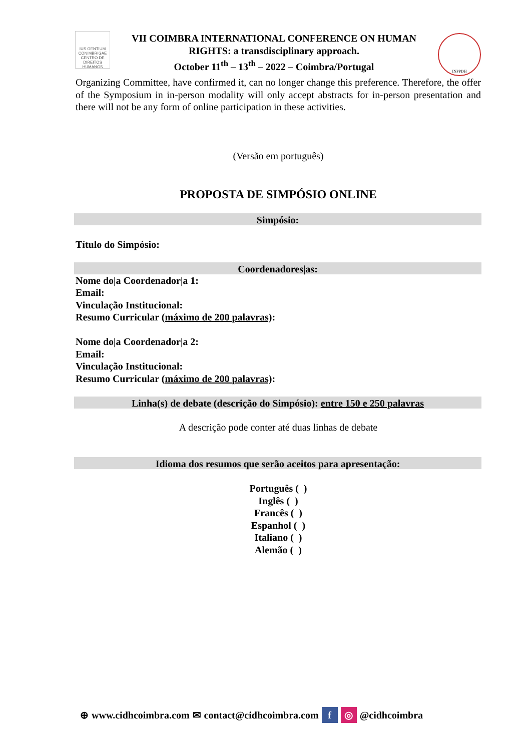IUS GENTIUM CONIMBRIGAE
CENTRO DE DIREITOS HUMANOS
VII COIMBRA INTERNATIONAL CONFERENCE ON HUMAN
RIGHTS: a transdisciplinary approach.
October 11<sup>th</sup> – 13<sup>th</sup> – 2022 – Coimbra/Portugal
INPPDH
Organizing Committee, have confirmed it, can no longer change this preference. Therefore, the offer of the Symposium in in-person modality will only accept abstracts for in-person presentation and there will not be any form of online participation in these activities.
(Versão em português)
PROPOSTA DE SIMPÓSIO ONLINE
Simpósio:
Título do Simpósio:
Coordenadores|as:
Nome do|a Coordenador|a 1:
Email:
Vinculação Institucional:
Resumo Curricular (máximo de 200 palavras):
Nome do|a Coordenador|a 2:
Email:
Vinculação Institucional:
Resumo Curricular (máximo de 200 palavras):
Linha(s) de debate (descrição do Simpósio): entre 150 e 250 palavras
A descrição pode conter até duas linhas de debate
Idioma dos resumos que serão aceitos para apresentação:
Português ( )
Inglês ( )
Francês ( )
Espanhol ( )
Italiano ( )
Alemão ( )
⊕ www.cidhcoimbra.com ✉ contact@cidhcoimbra.com f ◎ @cidhcoimbra